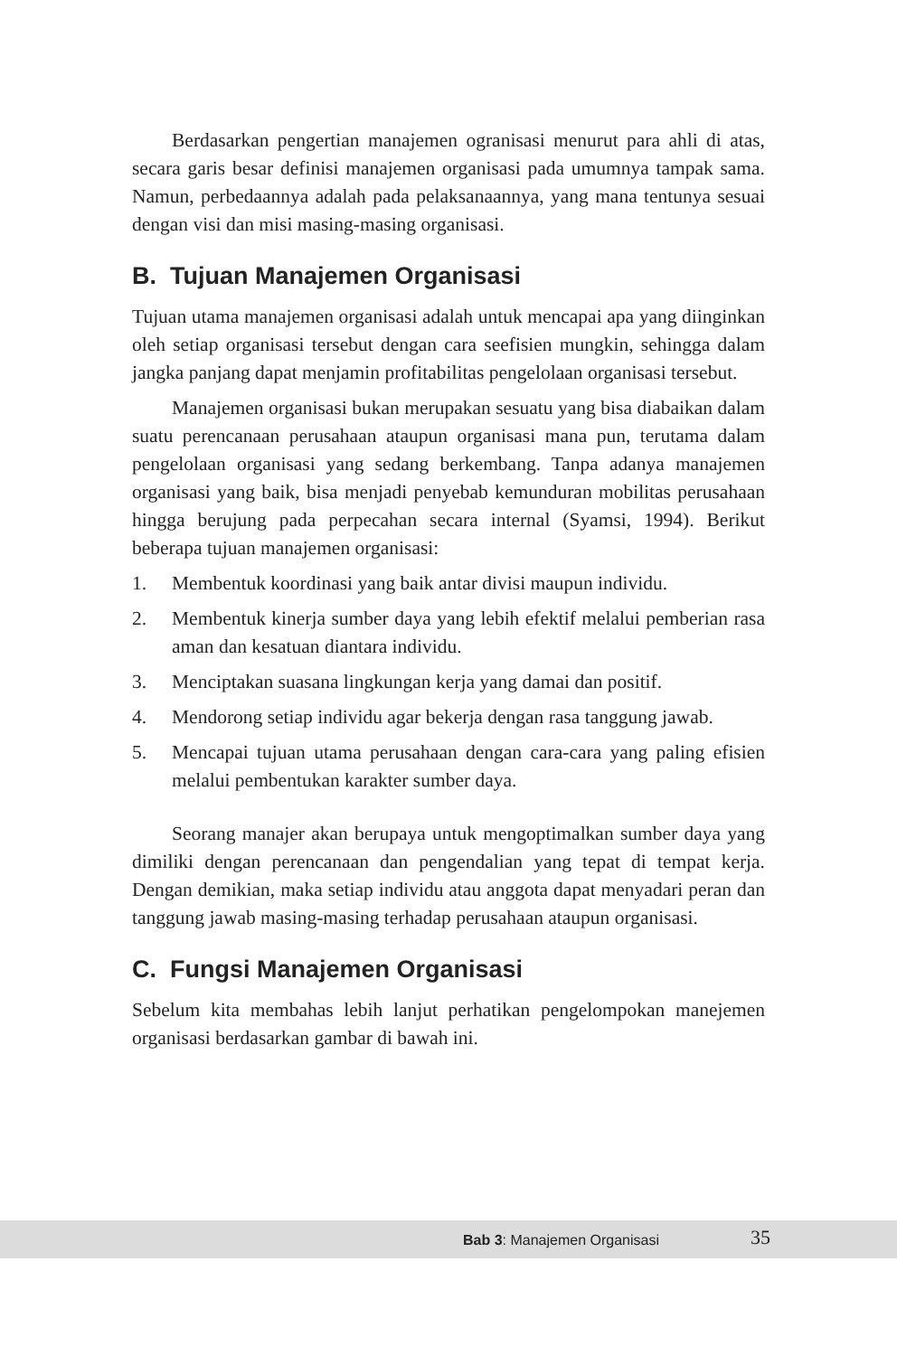Berdasarkan pengertian manajemen ogranisasi menurut para ahli di atas, secara garis besar definisi manajemen organisasi pada umumnya tampak sama. Namun, perbedaannya adalah pada pelaksanaannya, yang mana tentunya sesuai dengan visi dan misi masing-masing organisasi.
B. Tujuan Manajemen Organisasi
Tujuan utama manajemen organisasi adalah untuk mencapai apa yang diinginkan oleh setiap organisasi tersebut dengan cara seefisien mungkin, sehingga dalam jangka panjang dapat menjamin profitabilitas pengelolaan organisasi tersebut.
Manajemen organisasi bukan merupakan sesuatu yang bisa diabaikan dalam suatu perencanaan perusahaan ataupun organisasi mana pun, terutama dalam pengelolaan organisasi yang sedang berkembang. Tanpa adanya manajemen organisasi yang baik, bisa menjadi penyebab kemunduran mobilitas perusahaan hingga berujung pada perpecahan secara internal (Syamsi, 1994). Berikut beberapa tujuan manajemen organisasi:
1. Membentuk koordinasi yang baik antar divisi maupun individu.
2. Membentuk kinerja sumber daya yang lebih efektif melalui pemberian rasa aman dan kesatuan diantara individu.
3. Menciptakan suasana lingkungan kerja yang damai dan positif.
4. Mendorong setiap individu agar bekerja dengan rasa tanggung jawab.
5. Mencapai tujuan utama perusahaan dengan cara-cara yang paling efisien melalui pembentukan karakter sumber daya.
Seorang manajer akan berupaya untuk mengoptimalkan sumber daya yang dimiliki dengan perencanaan dan pengendalian yang tepat di tempat kerja. Dengan demikian, maka setiap individu atau anggota dapat menyadari peran dan tanggung jawab masing-masing terhadap perusahaan ataupun organisasi.
C. Fungsi Manajemen Organisasi
Sebelum kita membahas lebih lanjut perhatikan pengelompokan manejemen organisasi berdasarkan gambar di bawah ini.
Bab 3: Manajemen Organisasi 35